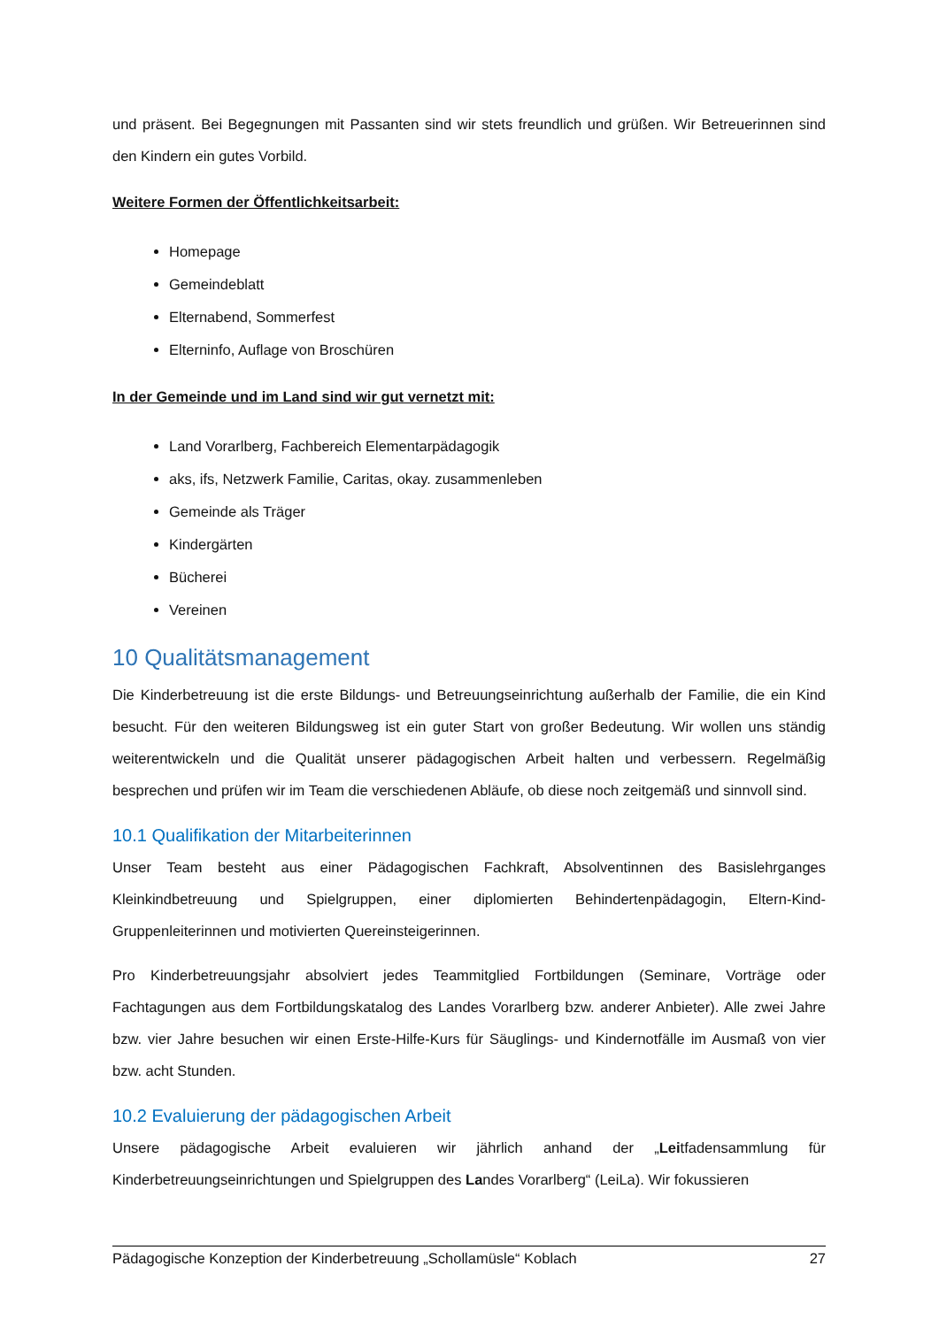und präsent. Bei Begegnungen mit Passanten sind wir stets freundlich und grüßen. Wir Betreuerinnen sind den Kindern ein gutes Vorbild.
Weitere Formen der Öffentlichkeitsarbeit:
Homepage
Gemeindeblatt
Elternabend, Sommerfest
Elterninfo, Auflage von Broschüren
In der Gemeinde und im Land sind wir gut vernetzt mit:
Land Vorarlberg, Fachbereich Elementarpädagogik
aks, ifs, Netzwerk Familie, Caritas, okay. zusammenleben
Gemeinde als Träger
Kindergärten
Bücherei
Vereinen
10 Qualitätsmanagement
Die Kinderbetreuung ist die erste Bildungs- und Betreuungseinrichtung außerhalb der Familie, die ein Kind besucht. Für den weiteren Bildungsweg ist ein guter Start von großer Bedeutung. Wir wollen uns ständig weiterentwickeln und die Qualität unserer pädagogischen Arbeit halten und verbessern. Regelmäßig besprechen und prüfen wir im Team die verschiedenen Abläufe, ob diese noch zeitgemäß und sinnvoll sind.
10.1 Qualifikation der Mitarbeiterinnen
Unser Team besteht aus einer Pädagogischen Fachkraft, Absolventinnen des Basislehrganges Kleinkindbetreuung und Spielgruppen, einer diplomierten Behindertenpädagogin, Eltern-Kind-Gruppenleiterinnen und motivierten Quereinsteigerinnen.
Pro Kinderbetreuungsjahr absolviert jedes Teammitglied Fortbildungen (Seminare, Vorträge oder Fachtagungen aus dem Fortbildungskatalog des Landes Vorarlberg bzw. anderer Anbieter). Alle zwei Jahre bzw. vier Jahre besuchen wir einen Erste-Hilfe-Kurs für Säuglings- und Kindernotfälle im Ausmaß von vier bzw. acht Stunden.
10.2 Evaluierung der pädagogischen Arbeit
Unsere pädagogische Arbeit evaluieren wir jährlich anhand der „Leitfadensammlung für Kinderbetreuungseinrichtungen und Spielgruppen des Landes Vorarlberg“ (LeiLa). Wir fokussieren
Pädagogische Konzeption der Kinderbetreuung „Schollamüsle“ Koblach 27